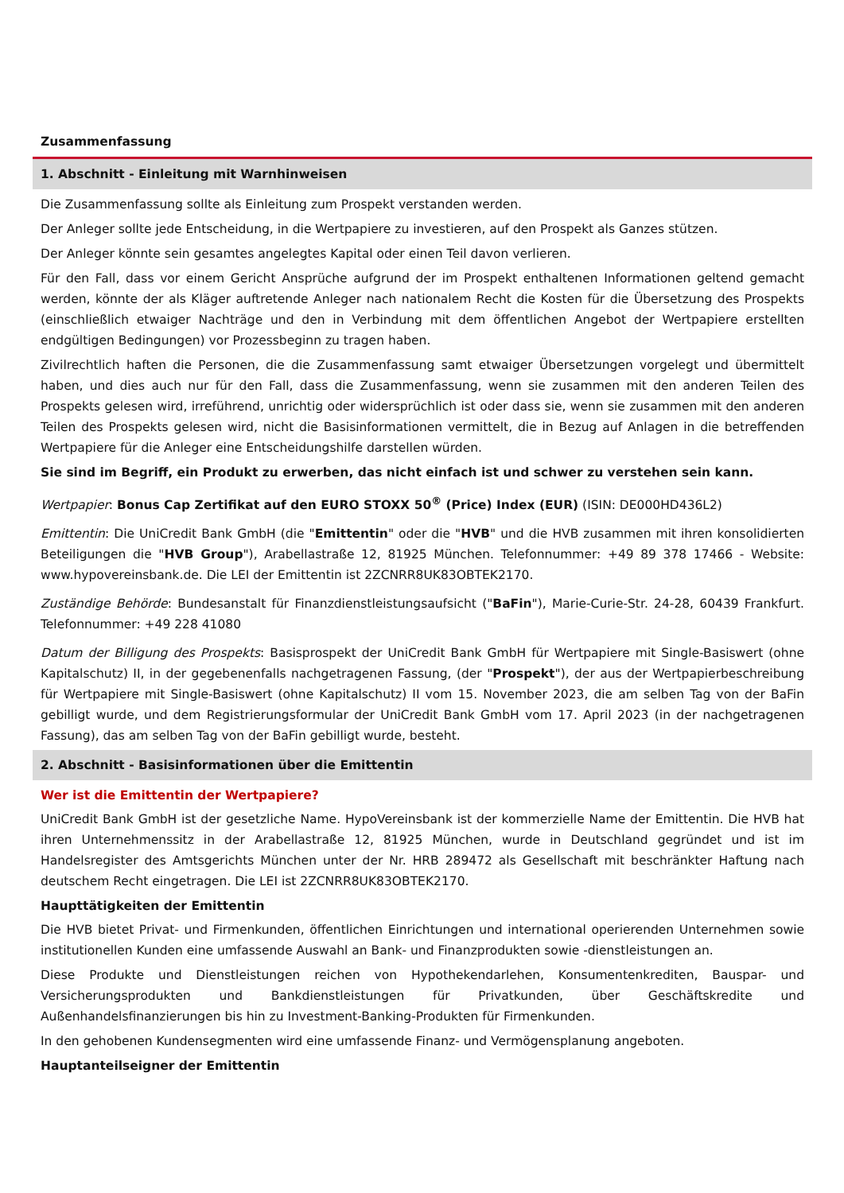Zusammenfassung
1. Abschnitt - Einleitung mit Warnhinweisen
Die Zusammenfassung sollte als Einleitung zum Prospekt verstanden werden.
Der Anleger sollte jede Entscheidung, in die Wertpapiere zu investieren, auf den Prospekt als Ganzes stützen.
Der Anleger könnte sein gesamtes angelegtes Kapital oder einen Teil davon verlieren.
Für den Fall, dass vor einem Gericht Ansprüche aufgrund der im Prospekt enthaltenen Informationen geltend gemacht werden, könnte der als Kläger auftretende Anleger nach nationalem Recht die Kosten für die Übersetzung des Prospekts (einschließlich etwaiger Nachträge und den in Verbindung mit dem öffentlichen Angebot der Wertpapiere erstellten endgültigen Bedingungen) vor Prozessbeginn zu tragen haben.
Zivilrechtlich haften die Personen, die die Zusammenfassung samt etwaiger Übersetzungen vorgelegt und übermittelt haben, und dies auch nur für den Fall, dass die Zusammenfassung, wenn sie zusammen mit den anderen Teilen des Prospekts gelesen wird, irreführend, unrichtig oder widersprüchlich ist oder dass sie, wenn sie zusammen mit den anderen Teilen des Prospekts gelesen wird, nicht die Basisinformationen vermittelt, die in Bezug auf Anlagen in die betreffenden Wertpapiere für die Anleger eine Entscheidungshilfe darstellen würden.
Sie sind im Begriff, ein Produkt zu erwerben, das nicht einfach ist und schwer zu verstehen sein kann.
Wertpapier: Bonus Cap Zertifikat auf den EURO STOXX 50<sup>®</sup> (Price) Index (EUR) (ISIN: DE000HD436L2)
Emittentin: Die UniCredit Bank GmbH (die "Emittentin" oder die "HVB" und die HVB zusammen mit ihren konsolidierten Beteiligungen die "HVB Group"), Arabellastraße 12, 81925 München. Telefonnummer: +49 89 378 17466 - Website: www.hypovereinsbank.de. Die LEI der Emittentin ist 2ZCNRR8UK83OBTEK2170.
Zuständige Behörde: Bundesanstalt für Finanzdienstleistungsaufsicht ("BaFin"), Marie-Curie-Str. 24-28, 60439 Frankfurt. Telefonnummer: +49 228 41080
Datum der Billigung des Prospekts: Basisprospekt der UniCredit Bank GmbH für Wertpapiere mit Single-Basiswert (ohne Kapitalschutz) II, in der gegebenenfalls nachgetragenen Fassung, (der "Prospekt"), der aus der Wertpapierbeschreibung für Wertpapiere mit Single-Basiswert (ohne Kapitalschutz) II vom 15. November 2023, die am selben Tag von der BaFin gebilligt wurde, und dem Registrierungsformular der UniCredit Bank GmbH vom 17. April 2023 (in der nachgetragenen Fassung), das am selben Tag von der BaFin gebilligt wurde, besteht.
2. Abschnitt - Basisinformationen über die Emittentin
Wer ist die Emittentin der Wertpapiere?
UniCredit Bank GmbH ist der gesetzliche Name. HypoVereinsbank ist der kommerzielle Name der Emittentin. Die HVB hat ihren Unternehmenssitz in der Arabellastraße 12, 81925 München, wurde in Deutschland gegründet und ist im Handelsregister des Amtsgerichts München unter der Nr. HRB 289472 als Gesellschaft mit beschränkter Haftung nach deutschem Recht eingetragen. Die LEI ist 2ZCNRR8UK83OBTEK2170.
Haupttätigkeiten der Emittentin
Die HVB bietet Privat- und Firmenkunden, öffentlichen Einrichtungen und international operierenden Unternehmen sowie institutionellen Kunden eine umfassende Auswahl an Bank- und Finanzprodukten sowie -dienstleistungen an.
Diese Produkte und Dienstleistungen reichen von Hypothekendarlehen, Konsumentenkrediten, Bauspar- und Versicherungsprodukten und Bankdienstleistungen für Privatkunden, über Geschäftskredite und Außenhandelsfinanzierungen bis hin zu Investment-Banking-Produkten für Firmenkunden.
In den gehobenen Kundensegmenten wird eine umfassende Finanz- und Vermögensplanung angeboten.
Hauptanteilseigner der Emittentin